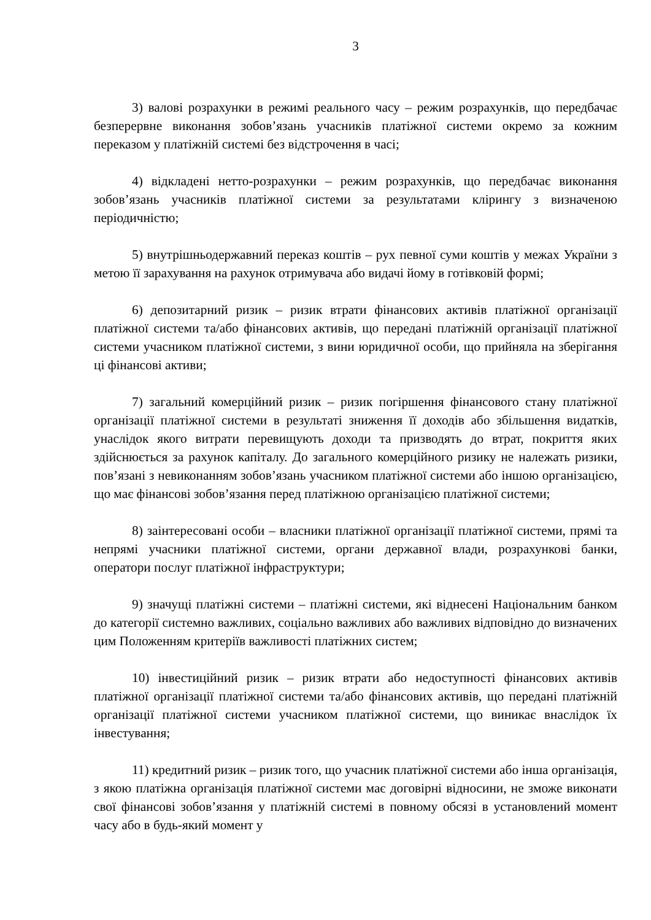3
3) валові розрахунки в режимі реального часу – режим розрахунків, що передбачає безперервне виконання зобов’язань учасників платіжної системи окремо за кожним переказом у платіжній системі без відстрочення в часі;
4) відкладені нетто-розрахунки – режим розрахунків, що передбачає виконання зобов’язань учасників платіжної системи за результатами клірингу з визначеною періодичністю;
5) внутрішньодержавний переказ коштів – рух певної суми коштів у межах України з метою її зарахування на рахунок отримувача або видачі йому в готівковій формі;
6) депозитарний ризик – ризик втрати фінансових активів платіжної організації платіжної системи та/або фінансових активів, що передані платіжній організації платіжної системи учасником платіжної системи, з вини юридичної особи, що прийняла на зберігання ці фінансові активи;
7) загальний комерційний ризик – ризик погіршення фінансового стану платіжної організації платіжної системи в результаті зниження її доходів або збільшення видатків, унаслідок якого витрати перевищують доходи та призводять до втрат, покриття яких здійснюється за рахунок капіталу. До загального комерційного ризику не належать ризики, пов’язані з невиконанням зобов’язань учасником платіжної системи або іншою організацією, що має фінансові зобов’язання перед платіжною організацією платіжної системи;
8) заінтересовані особи – власники платіжної організації платіжної системи, прямі та непрямі учасники платіжної системи, органи державної влади, розрахункові банки, оператори послуг платіжної інфраструктури;
9) значущі платіжні системи – платіжні системи, які віднесені Національним банком до категорії системно важливих, соціально важливих або важливих відповідно до визначених цим Положенням критеріїв важливості платіжних систем;
10) інвестиційний ризик – ризик втрати або недоступності фінансових активів платіжної організації платіжної системи та/або фінансових активів, що передані платіжній організації платіжної системи учасником платіжної системи, що виникає внаслідок їх інвестування;
11) кредитний ризик – ризик того, що учасник платіжної системи або інша організація, з якою платіжна організація платіжної системи має договірні відносини, не зможе виконати свої фінансові зобов’язання у платіжній системі в повному обсязі в установлений момент часу або в будь-який момент у